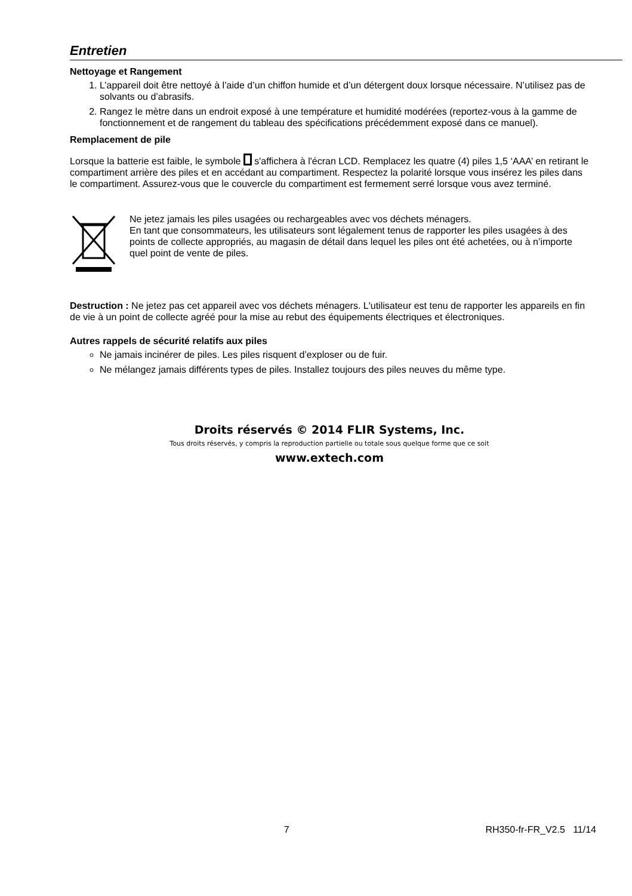Entretien
Nettoyage et Rangement
1. L’appareil doit être nettoyé à l’aide d’un chiffon humide et d’un détergent doux lorsque nécessaire. N’utilisez pas de solvants ou d’abrasifs.
2. Rangez le mètre dans un endroit exposé à une température et humidité modérées (reportez-vous à la gamme de fonctionnement et de rangement du tableau des spécifications précédemment exposé dans ce manuel).
Remplacement de pile
Lorsque la batterie est faible, le symbole s'affichera à l'écran LCD. Remplacez les quatre (4) piles 1,5 ‘AAA’ en retirant le compartiment arrière des piles et en accédant au compartiment. Respectez la polarité lorsque vous insérez les piles dans le compartiment. Assurez-vous que le couvercle du compartiment est fermement serré lorsque vous avez terminé.
Ne jetez jamais les piles usagées ou rechargeables avec vos déchets ménagers.
En tant que consommateurs, les utilisateurs sont légalement tenus de rapporter les piles usagées à des points de collecte appropriés, au magasin de détail dans lequel les piles ont été achetées, ou à n’importe quel point de vente de piles.
Destruction : Ne jetez pas cet appareil avec vos déchets ménagers. L'utilisateur est tenu de rapporter les appareils en fin de vie à un point de collecte agréé pour la mise au rebut des équipements électriques et électroniques.
Autres rappels de sécurité relatifs aux piles
Ne jamais incinérer de piles. Les piles risquent d’exploser ou de fuir.
Ne mélangez jamais différents types de piles. Installez toujours des piles neuves du même type.
Droits réservés © 2014 FLIR Systems, Inc.
Tous droits réservés, y compris la reproduction partielle ou totale sous quelque forme que ce soit
www.extech.com
7 RH350-fr-FR_V2.5 11/14